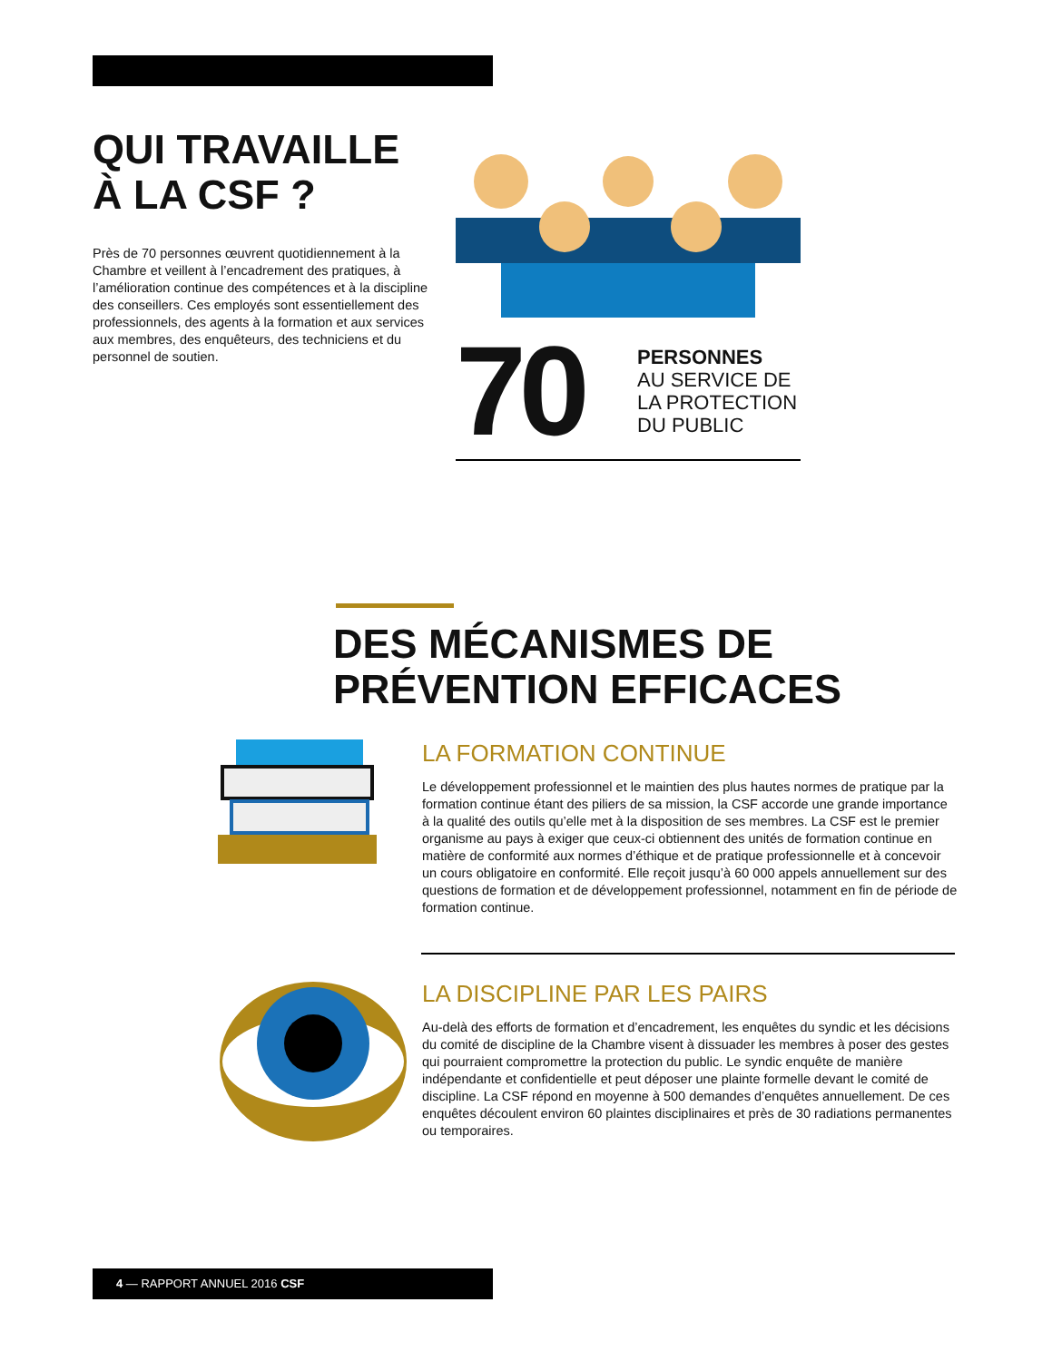QUI TRAVAILLE
À LA CSF ?
Près de 70 personnes œuvrent quotidiennement à la Chambre et veillent à l’encadrement des pratiques, à l’amélioration continue des compétences et à la discipline des conseillers. Ces employés sont essentiellement des professionnels, des agents à la formation et aux services aux membres, des enquêteurs, des techniciens et du personnel de soutien.
70
PERSONNES
AU SERVICE DE
LA PROTECTION
DU PUBLIC
DES MÉCANISMES DE
PRÉVENTION EFFICACES
LA FORMATION CONTINUE
Le développement professionnel et le maintien des plus hautes normes de pratique par la formation continue étant des piliers de sa mission, la CSF accorde une grande importance à la qualité des outils qu’elle met à la disposition de ses membres. La CSF est le premier organisme au pays à exiger que ceux-ci obtiennent des unités de formation continue en matière de conformité aux normes d’éthique et de pratique professionnelle et à concevoir un cours obligatoire en conformité. Elle reçoit jusqu’à 60 000 appels annuellement sur des questions de formation et de développement professionnel, notamment en fin de période de formation continue.
LA DISCIPLINE PAR LES PAIRS
Au-delà des efforts de formation et d’encadrement, les enquêtes du syndic et les décisions du comité de discipline de la Chambre visent à dissuader les membres à poser des gestes qui pourraient compromettre la protection du public. Le syndic enquête de manière indépendante et confidentielle et peut déposer une plainte formelle devant le comité de discipline. La CSF répond en moyenne à 500 demandes d’enquêtes annuellement. De ces enquêtes découlent environ 60 plaintes disciplinaires et près de 30 radiations permanentes ou temporaires.
4 — RAPPORT ANNUEL 2016 CSF